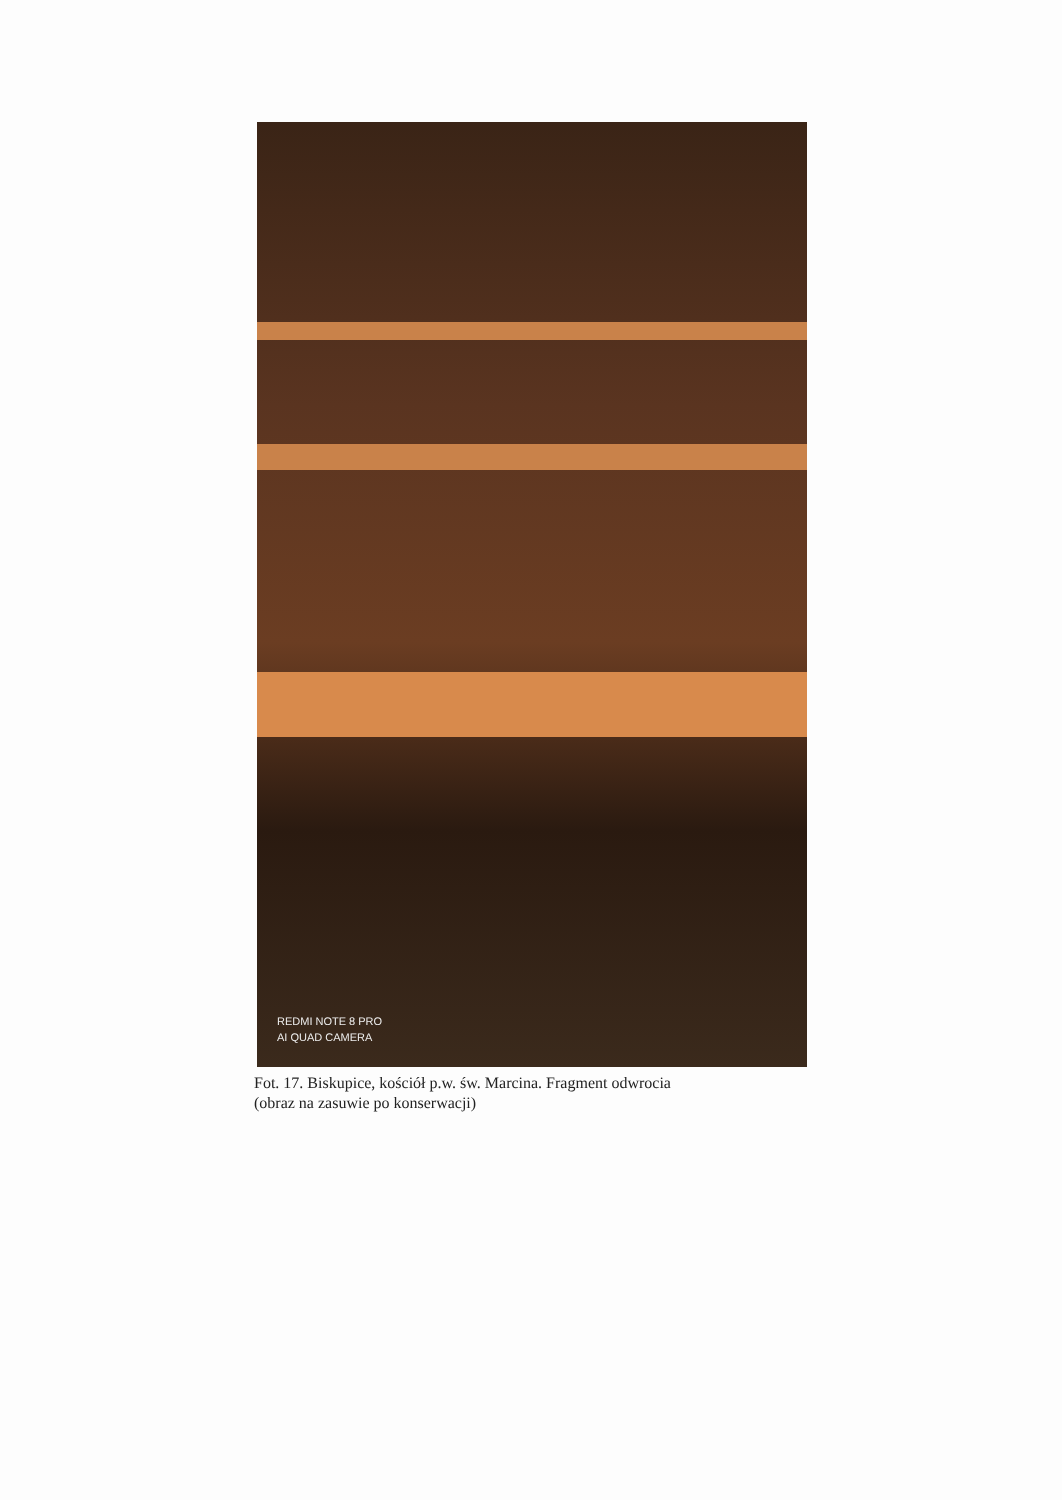REDMI NOTE 8 PRO
AI QUAD CAMERA
Fot. 17. Biskupice, kościół p.w. św. Marcina. Fragment odwrocia
(obraz na zasuwie po konserwacji)